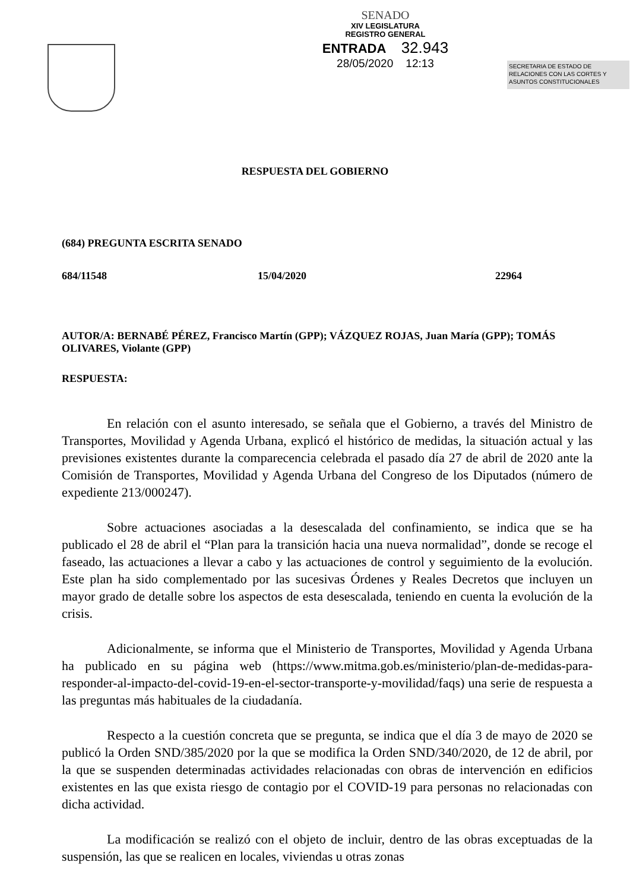SENADO
XIV LEGISLATURA
REGISTRO GENERAL
ENTRADA 32.943
28/05/2020 12:13
SECRETARIA DE ESTADO DE RELACIONES CON LAS CORTES Y ASUNTOS CONSTITUCIONALES
RESPUESTA DEL GOBIERNO
(684) PREGUNTA ESCRITA SENADO
684/11548 15/04/2020 22964
AUTOR/A: BERNABÉ PÉREZ, Francisco Martín (GPP); VÁZQUEZ ROJAS, Juan María (GPP); TOMÁS OLIVARES, Violante (GPP)
RESPUESTA:
En relación con el asunto interesado, se señala que el Gobierno, a través del Ministro de Transportes, Movilidad y Agenda Urbana, explicó el histórico de medidas, la situación actual y las previsiones existentes durante la comparecencia celebrada el pasado día 27 de abril de 2020 ante la Comisión de Transportes, Movilidad y Agenda Urbana del Congreso de los Diputados (número de expediente 213/000247).
Sobre actuaciones asociadas a la desescalada del confinamiento, se indica que se ha publicado el 28 de abril el “Plan para la transición hacia una nueva normalidad”, donde se recoge el faseado, las actuaciones a llevar a cabo y las actuaciones de control y seguimiento de la evolución. Este plan ha sido complementado por las sucesivas Órdenes y Reales Decretos que incluyen un mayor grado de detalle sobre los aspectos de esta desescalada, teniendo en cuenta la evolución de la crisis.
Adicionalmente, se informa que el Ministerio de Transportes, Movilidad y Agenda Urbana ha publicado en su página web (https://www.mitma.gob.es/ministerio/plan-de-medidas-para-responder-al-impacto-del-covid-19-en-el-sector-transporte-y-movilidad/faqs) una serie de respuesta a las preguntas más habituales de la ciudadanía.
Respecto a la cuestión concreta que se pregunta, se indica que el día 3 de mayo de 2020 se publicó la Orden SND/385/2020 por la que se modifica la Orden SND/340/2020, de 12 de abril, por la que se suspenden determinadas actividades relacionadas con obras de intervención en edificios existentes en las que exista riesgo de contagio por el COVID-19 para personas no relacionadas con dicha actividad.
La modificación se realizó con el objeto de incluir, dentro de las obras exceptuadas de la suspensión, las que se realicen en locales, viviendas u otras zonas